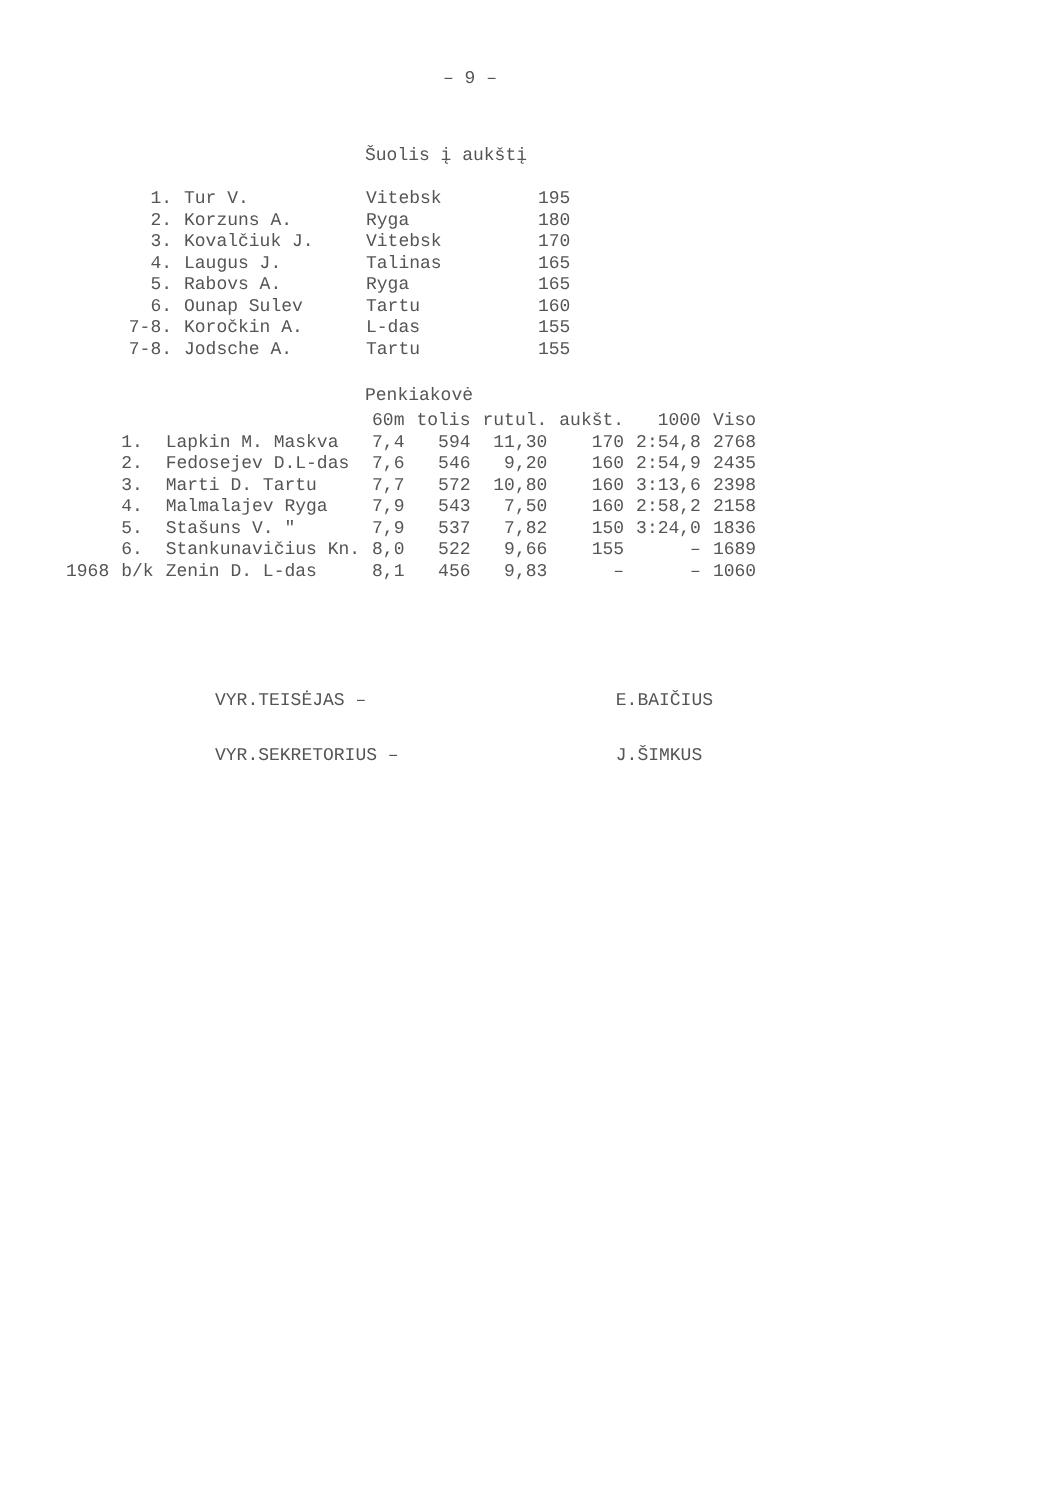– 9 –
Šuolis į aukštį
| 1. | Tur V. | Vitebsk | 195 |
| 2. | Korzuns A. | Ryga | 180 |
| 3. | Kovalčiuk J. | Vitebsk | 170 |
| 4. | Laugus J. | Talinas | 165 |
| 5. | Rabovs A. | Ryga | 165 |
| 6. | Ounap Sulev | Tartu | 160 |
| 7-8. | Koročkin A. | L-das | 155 |
| 7-8. | Jodsche A. | Tartu | 155 |
Penkiakovė
| | | | 60m | tolis | rutul. | aukšt. | 1000 | Viso |
| --- | --- | --- | --- | --- | --- | --- | --- | --- |
| | 1. | Lapkin M. Maskva | 7,4 | 594 | 11,30 | 170 | 2:54,8 | 2768 |
| | 2. | Fedosejev D.L-das | 7,6 | 546 | 9,20 | 160 | 2:54,9 | 2435 |
| | 3. | Marti D. Tartu | 7,7 | 572 | 10,80 | 160 | 3:13,6 | 2398 |
| | 4. | Malmalajev Ryga | 7,9 | 543 | 7,50 | 160 | 2:58,2 | 2158 |
| | 5. | Stašuns V. " | 7,9 | 537 | 7,82 | 150 | 3:24,0 | 1836 |
| | 6. | Stankunavičius Kn. | 8,0 | 522 | 9,66 | 155 | – | 1689 |
| 1968 | b/k | Zenin D. L-das | 8,1 | 456 | 9,83 | – | – | 1060 |
VYR.TEISĖJAS – E.BAIČIUS
VYR.SEKRETORIUS – J.ŠIMKUS